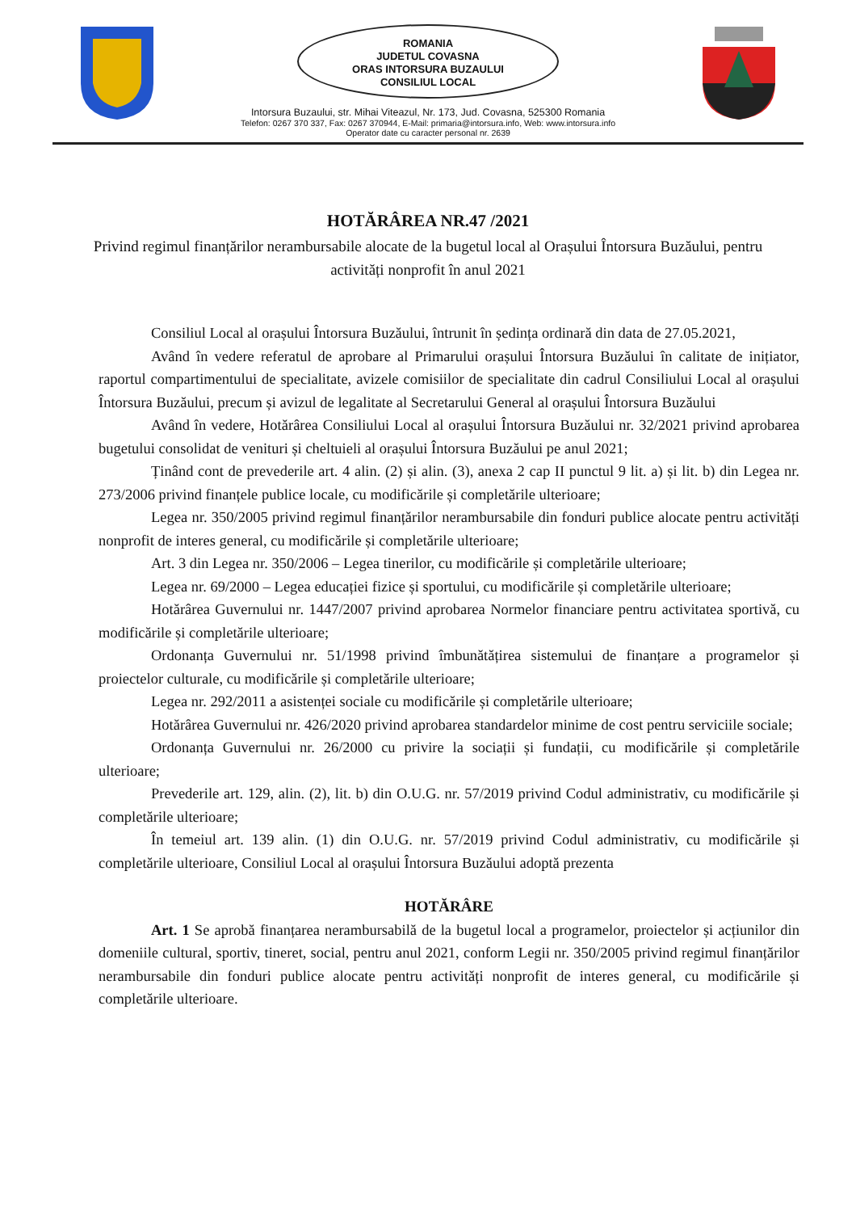ROMANIA
JUDETUL COVASNA
ORAS INTORSURA BUZAULUI
CONSILIUL LOCAL
Intorsura Buzaului, str. Mihai Viteazul, Nr. 173, Jud. Covasna, 525300 Romania
Telefon: 0267 370 337, Fax: 0267 370944, E-Mail: primaria@intorsura.info, Web: www.intorsura.info
Operator date cu caracter personal nr. 2639
HOTĂRÂREA NR.47 /2021
Privind regimul finanțărilor nerambursabile alocate de la bugetul local al Orașului Întorsura Buzăului, pentru activități nonprofit în anul 2021
Consiliul Local al orașului Întorsura Buzăului, întrunit în ședința ordinară din data de 27.05.2021,
Având în vedere referatul de aprobare al Primarului orașului Întorsura Buzăului în calitate de inițiator, raportul compartimentului de specialitate, avizele comisiilor de specialitate din cadrul Consiliului Local al orașului Întorsura Buzăului, precum și avizul de legalitate al Secretarului General al orașului Întorsura Buzăului
Având în vedere, Hotărârea Consiliului Local al orașului Întorsura Buzăului nr. 32/2021 privind aprobarea bugetului consolidat de venituri și cheltuieli al orașului Întorsura Buzăului pe anul 2021;
Ținând cont de prevederile art. 4 alin. (2) și alin. (3), anexa 2 cap II punctul 9 lit. a) și lit. b) din Legea nr. 273/2006 privind finanțele publice locale, cu modificările și completările ulterioare;
Legea nr. 350/2005 privind regimul finanțărilor nerambursabile din fonduri publice alocate pentru activități nonprofit de interes general, cu modificările și completările ulterioare;
Art. 3 din Legea nr. 350/2006 – Legea tinerilor, cu modificările și completările ulterioare;
Legea nr. 69/2000 – Legea educației fizice și sportului, cu modificările și completările ulterioare;
Hotărârea Guvernului nr. 1447/2007 privind aprobarea Normelor financiare pentru activitatea sportivă, cu modificările și completările ulterioare;
Ordonanța Guvernului nr. 51/1998 privind îmbunătățirea sistemului de finanțare a programelor și proiectelor culturale, cu modificările și completările ulterioare;
Legea nr. 292/2011 a asistenței sociale cu modificările și completările ulterioare;
Hotărârea Guvernului nr. 426/2020 privind aprobarea standardelor minime de cost pentru serviciile sociale;
Ordonanța Guvernului nr. 26/2000 cu privire la sociații și fundații, cu modificările și completările ulterioare;
Prevederile art. 129, alin. (2), lit. b) din O.U.G. nr. 57/2019 privind Codul administrativ, cu modificările și completările ulterioare;
În temeiul art. 139 alin. (1) din O.U.G. nr. 57/2019 privind Codul administrativ, cu modificările și completările ulterioare, Consiliul Local al orașului Întorsura Buzăului adoptă prezenta
HOTĂRÂRE
Art. 1 Se aprobă finanțarea nerambursabilă de la bugetul local a programelor, proiectelor și acțiunilor din domeniile cultural, sportiv, tineret, social, pentru anul 2021, conform Legii nr. 350/2005 privind regimul finanțărilor nerambursabile din fonduri publice alocate pentru activități nonprofit de interes general, cu modificările și completările ulterioare.